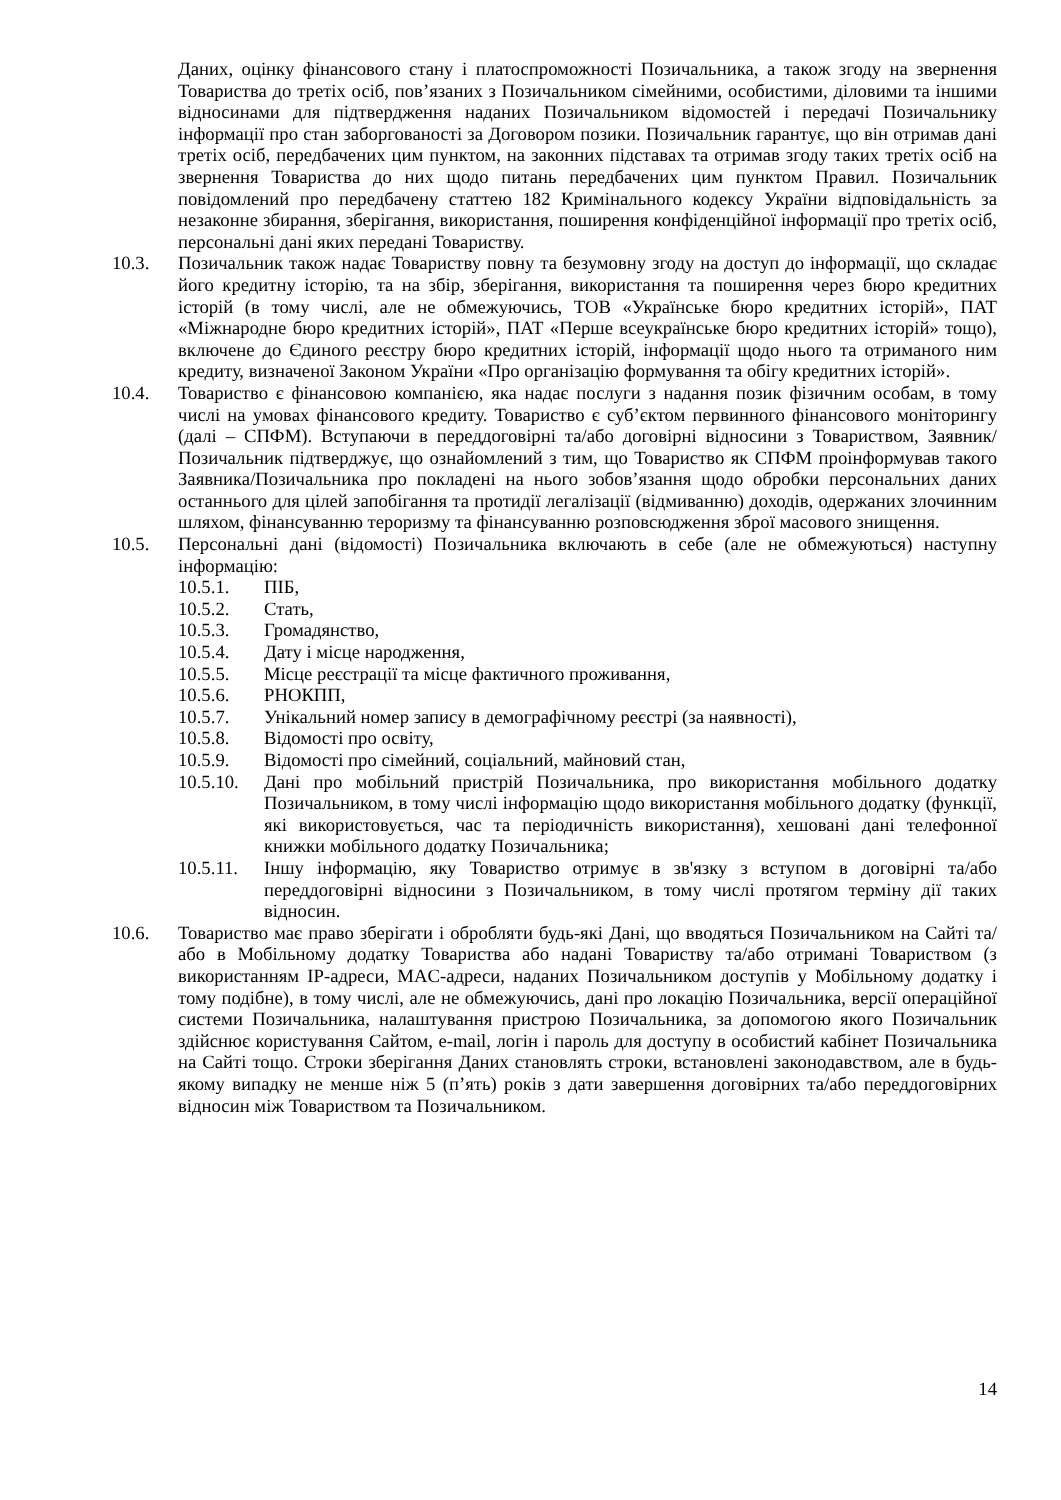Даних, оцінку фінансового стану і платоспроможності Позичальника, а також згоду на звернення Товариства до третіх осіб, пов’язаних з Позичальником сімейними, особистими, діловими та іншими відносинами для підтвердження наданих Позичальником відомостей і передачі Позичальнику інформації про стан заборгованості за Договором позики. Позичальник гарантує, що він отримав дані третіх осіб, передбачених цим пунктом, на законних підставах та отримав згоду таких третіх осіб на звернення Товариства до них щодо питань передбачених цим пунктом Правил. Позичальник повідомлений про передбачену статтею 182 Кримінального кодексу України відповідальність за незаконне збирання, зберігання, використання, поширення конфіденційної інформації про третіх осіб, персональні дані яких передані Товариству.
10.3. Позичальник також надає Товариству повну та безумовну згоду на доступ до інформації, що складає його кредитну історію, та на збір, зберігання, використання та поширення через бюро кредитних історій (в тому числі, але не обмежуючись, ТОВ «Українське бюро кредитних історій», ПАТ «Міжнародне бюро кредитних історій», ПАТ «Перше всеукраїнське бюро кредитних історій» тощо), включене до Єдиного реєстру бюро кредитних історій, інформації щодо нього та отриманого ним кредиту, визначеної Законом України «Про організацію формування та обігу кредитних історій».
10.4. Товариство є фінансовою компанією, яка надає послуги з надання позик фізичним особам, в тому числі на умовах фінансового кредиту. Товариство є суб’єктом первинного фінансового моніторингу (далі – СПФМ). Вступаючи в переддоговірні та/або договірні відносини з Товариством, Заявник/Позичальник підтверджує, що ознайомлений з тим, що Товариство як СПФМ проінформував такого Заявника/Позичальника про покладені на нього зобов’язання щодо обробки персональних даних останнього для цілей запобігання та протидії легалізації (відмиванню) доходів, одержаних злочинним шляхом, фінансуванню тероризму та фінансуванню розповсюдження зброї масового знищення.
10.5. Персональні дані (відомості) Позичальника включають в себе (але не обмежуються) наступну інформацію:
10.5.1. ПІБ,
10.5.2. Стать,
10.5.3. Громадянство,
10.5.4. Дату і місце народження,
10.5.5. Місце реєстрації та місце фактичного проживання,
10.5.6. РНОКПП,
10.5.7. Унікальний номер запису в демографічному реєстрі (за наявності),
10.5.8. Відомості про освіту,
10.5.9. Відомості про сімейний, соціальний, майновий стан,
10.5.10. Дані про мобільний пристрій Позичальника, про використання мобільного додатку Позичальником, в тому числі інформацію щодо використання мобільного додатку (функції, які використовується, час та періодичність використання), хешовані дані телефонної книжки мобільного додатку Позичальника;
10.5.11. Іншу інформацію, яку Товариство отримує в зв'язку з вступом в договірні та/або переддоговірні відносини з Позичальником, в тому числі протягом терміну дії таких відносин.
10.6. Товариство має право зберігати і обробляти будь-які Дані, що вводяться Позичальником на Сайті та/або в Мобільному додатку Товариства або надані Товариству та/або отримані Товариством (з використанням IP-адреси, MAC-адреси, наданих Позичальником доступів у Мобільному додатку і тому подібне), в тому числі, але не обмежуючись, дані про локацію Позичальника, версії операційної системи Позичальника, налаштування пристрою Позичальника, за допомогою якого Позичальник здійснює користування Сайтом, e-mail, логін і пароль для доступу в особистий кабінет Позичальника на Сайті тощо. Строки зберігання Даних становлять строки, встановлені законодавством, але в будь-якому випадку не менше ніж 5 (п’ять) років з дати завершення договірних та/або переддоговірних відносин між Товариством та Позичальником.
14